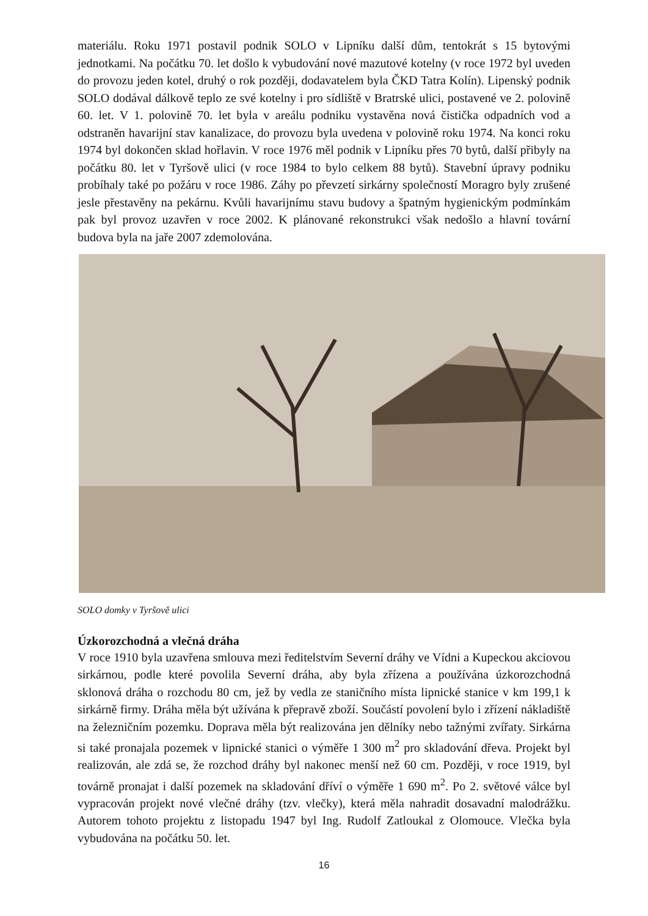materiálu. Roku 1971 postavil podnik SOLO v Lipníku další dům, tentokrát s 15 bytovými jednotkami. Na počátku 70. let došlo k vybudování nové mazutové kotelny (v roce 1972 byl uveden do provozu jeden kotel, druhý o rok později, dodavatelem byla ČKD Tatra Kolín). Lipenský podnik SOLO dodával dálkově teplo ze své kotelny i pro sídliště v Bratrské ulici, postavené ve 2. polovině 60. let. V 1. polovině 70. let byla v areálu podniku vystavěna nová čistička odpadních vod a odstraněn havarijní stav kanalizace, do provozu byla uvedena v polovině roku 1974. Na konci roku 1974 byl dokončen sklad hořlavin. V roce 1976 měl podnik v Lipníku přes 70 bytů, další přibyly na počátku 80. let v Tyršově ulici (v roce 1984 to bylo celkem 88 bytů). Stavební úpravy podniku probíhaly také po požáru v roce 1986. Záhy po převzetí sirkárny společností Moragro byly zrušené jesle přestavěny na pekárnu. Kvůli havarijnímu stavu budovy a špatným hygienickým podmínkám pak byl provoz uzavřen v roce 2002. K plánované rekonstrukci však nedošlo a hlavní tovární budova byla na jaře 2007 zdemolována.
SOLO domky v Tyršově ulici
Úzkorozchodná a vlečná dráha
V roce 1910 byla uzavřena smlouva mezi ředitelstvím Severní dráhy ve Vídni a Kupeckou akciovou sirkárnou, podle které povolila Severní dráha, aby byla zřízena a používána úzkorozchodná sklonová dráha o rozchodu 80 cm, jež by vedla ze staničního místa lipnické stanice v km 199,1 k sirkárně firmy. Dráha měla být užívána k přepravě zboží. Součástí povolení bylo i zřízení nákladiště na železničním pozemku. Doprava měla být realizována jen dělníky nebo tažnými zvířaty. Sirkárna si také pronajala pozemek v lipnické stanici o výměře 1 300 m<sup>2</sup> pro skladování dřeva. Projekt byl realizován, ale zdá se, že rozchod dráhy byl nakonec menší než 60 cm. Později, v roce 1919, byl továrně pronajat i další pozemek na skladování dříví o výměře 1 690 m<sup>2</sup>. Po 2. světové válce byl vypracován projekt nové vlečné dráhy (tzv. vlečky), která měla nahradit dosavadní malodrážku. Autorem tohoto projektu z listopadu 1947 byl Ing. Rudolf Zatloukal z Olomouce. Vlečka byla vybudována na počátku 50. let.
16